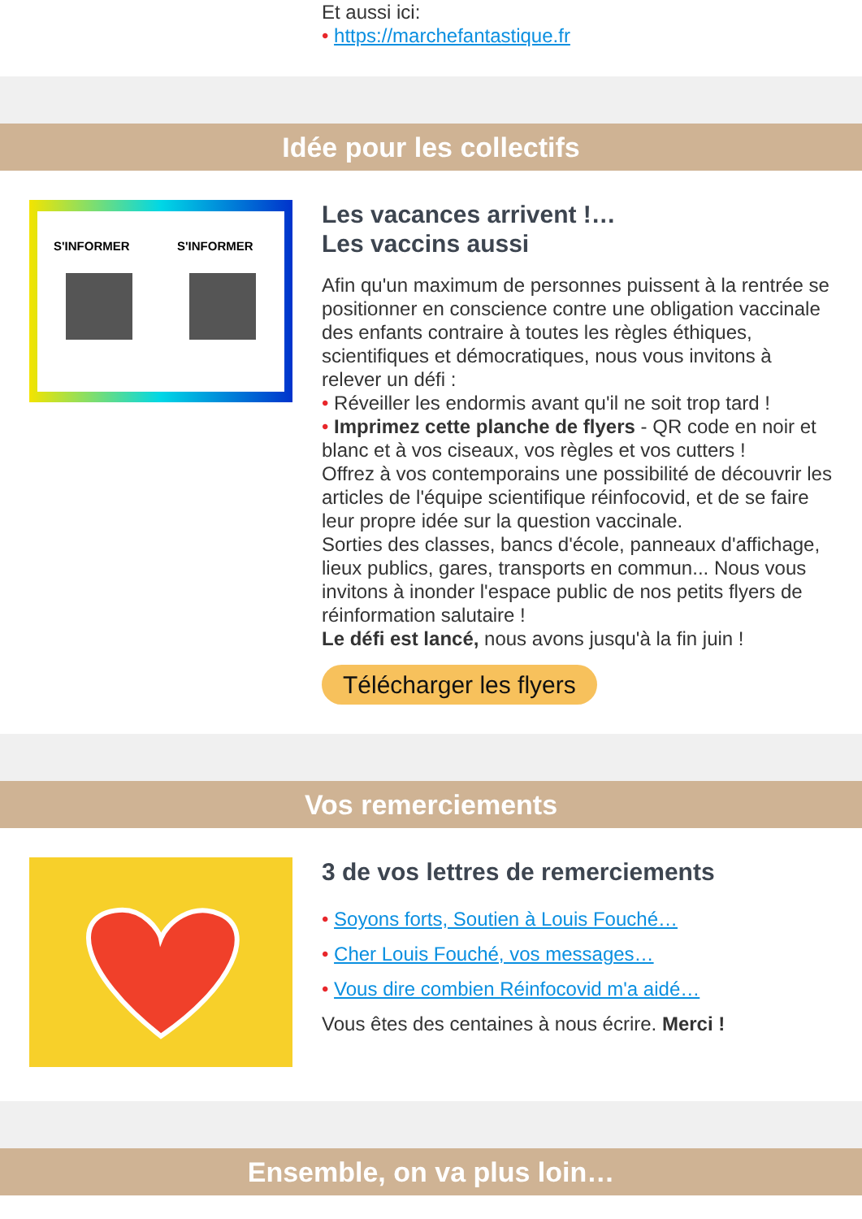Et aussi ici:
• https://marchefantastique.fr
Idée pour les collectifs
S'INFORMER
S'INFORMER
Les vacances arrivent !…
Les vaccins aussi
Afin qu'un maximum de personnes puissent à la rentrée se positionner en conscience contre une obligation vaccinale des enfants contraire à toutes les règles éthiques, scientifiques et démocratiques, nous vous invitons à relever un défi :
• Réveiller les endormis avant qu'il ne soit trop tard !
• Imprimez cette planche de flyers - QR code en noir et blanc et à vos ciseaux, vos règles et vos cutters !
Offrez à vos contemporains une possibilité de découvrir les articles de l'équipe scientifique réinfocovid, et de se faire leur propre idée sur la question vaccinale.
Sorties des classes, bancs d'école, panneaux d'affichage, lieux publics, gares, transports en commun... Nous vous invitons à inonder l'espace public de nos petits flyers de réinformation salutaire !
Le défi est lancé, nous avons jusqu'à la fin juin !
Télécharger les flyers
Vos remerciements
3 de vos lettres de remerciements
• Soyons forts, Soutien à Louis Fouché…
• Cher Louis Fouché, vos messages…
• Vous dire combien Réinfocovid m'a aidé…
Vous êtes des centaines à nous écrire. Merci !
Ensemble, on va plus loin…